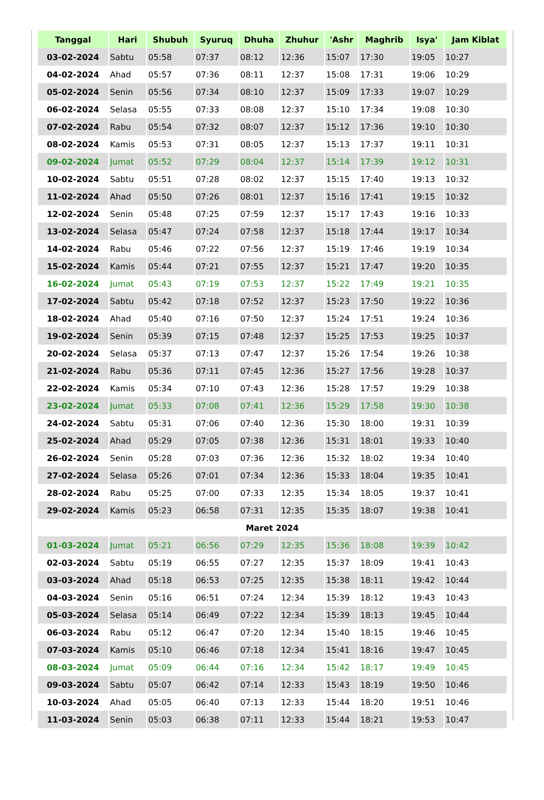| Tanggal | Hari | Shubuh | Syuruq | Dhuha | Zhuhur | 'Ashr | Maghrib | Isya' | Jam Kiblat |
| --- | --- | --- | --- | --- | --- | --- | --- | --- | --- |
| 03-02-2024 | Sabtu | 05:58 | 07:37 | 08:12 | 12:36 | 15:07 | 17:30 | 19:05 | 10:27 |
| 04-02-2024 | Ahad | 05:57 | 07:36 | 08:11 | 12:37 | 15:08 | 17:31 | 19:06 | 10:29 |
| 05-02-2024 | Senin | 05:56 | 07:34 | 08:10 | 12:37 | 15:09 | 17:33 | 19:07 | 10:29 |
| 06-02-2024 | Selasa | 05:55 | 07:33 | 08:08 | 12:37 | 15:10 | 17:34 | 19:08 | 10:30 |
| 07-02-2024 | Rabu | 05:54 | 07:32 | 08:07 | 12:37 | 15:12 | 17:36 | 19:10 | 10:30 |
| 08-02-2024 | Kamis | 05:53 | 07:31 | 08:05 | 12:37 | 15:13 | 17:37 | 19:11 | 10:31 |
| 09-02-2024 | Jumat | 05:52 | 07:29 | 08:04 | 12:37 | 15:14 | 17:39 | 19:12 | 10:31 |
| 10-02-2024 | Sabtu | 05:51 | 07:28 | 08:02 | 12:37 | 15:15 | 17:40 | 19:13 | 10:32 |
| 11-02-2024 | Ahad | 05:50 | 07:26 | 08:01 | 12:37 | 15:16 | 17:41 | 19:15 | 10:32 |
| 12-02-2024 | Senin | 05:48 | 07:25 | 07:59 | 12:37 | 15:17 | 17:43 | 19:16 | 10:33 |
| 13-02-2024 | Selasa | 05:47 | 07:24 | 07:58 | 12:37 | 15:18 | 17:44 | 19:17 | 10:34 |
| 14-02-2024 | Rabu | 05:46 | 07:22 | 07:56 | 12:37 | 15:19 | 17:46 | 19:19 | 10:34 |
| 15-02-2024 | Kamis | 05:44 | 07:21 | 07:55 | 12:37 | 15:21 | 17:47 | 19:20 | 10:35 |
| 16-02-2024 | Jumat | 05:43 | 07:19 | 07:53 | 12:37 | 15:22 | 17:49 | 19:21 | 10:35 |
| 17-02-2024 | Sabtu | 05:42 | 07:18 | 07:52 | 12:37 | 15:23 | 17:50 | 19:22 | 10:36 |
| 18-02-2024 | Ahad | 05:40 | 07:16 | 07:50 | 12:37 | 15:24 | 17:51 | 19:24 | 10:36 |
| 19-02-2024 | Senin | 05:39 | 07:15 | 07:48 | 12:37 | 15:25 | 17:53 | 19:25 | 10:37 |
| 20-02-2024 | Selasa | 05:37 | 07:13 | 07:47 | 12:37 | 15:26 | 17:54 | 19:26 | 10:38 |
| 21-02-2024 | Rabu | 05:36 | 07:11 | 07:45 | 12:36 | 15:27 | 17:56 | 19:28 | 10:37 |
| 22-02-2024 | Kamis | 05:34 | 07:10 | 07:43 | 12:36 | 15:28 | 17:57 | 19:29 | 10:38 |
| 23-02-2024 | Jumat | 05:33 | 07:08 | 07:41 | 12:36 | 15:29 | 17:58 | 19:30 | 10:38 |
| 24-02-2024 | Sabtu | 05:31 | 07:06 | 07:40 | 12:36 | 15:30 | 18:00 | 19:31 | 10:39 |
| 25-02-2024 | Ahad | 05:29 | 07:05 | 07:38 | 12:36 | 15:31 | 18:01 | 19:33 | 10:40 |
| 26-02-2024 | Senin | 05:28 | 07:03 | 07:36 | 12:36 | 15:32 | 18:02 | 19:34 | 10:40 |
| 27-02-2024 | Selasa | 05:26 | 07:01 | 07:34 | 12:36 | 15:33 | 18:04 | 19:35 | 10:41 |
| 28-02-2024 | Rabu | 05:25 | 07:00 | 07:33 | 12:35 | 15:34 | 18:05 | 19:37 | 10:41 |
| 29-02-2024 | Kamis | 05:23 | 06:58 | 07:31 | 12:35 | 15:35 | 18:07 | 19:38 | 10:41 |
| Maret 2024 | | | | | | | | | |
| 01-03-2024 | Jumat | 05:21 | 06:56 | 07:29 | 12:35 | 15:36 | 18:08 | 19:39 | 10:42 |
| 02-03-2024 | Sabtu | 05:19 | 06:55 | 07:27 | 12:35 | 15:37 | 18:09 | 19:41 | 10:43 |
| 03-03-2024 | Ahad | 05:18 | 06:53 | 07:25 | 12:35 | 15:38 | 18:11 | 19:42 | 10:44 |
| 04-03-2024 | Senin | 05:16 | 06:51 | 07:24 | 12:34 | 15:39 | 18:12 | 19:43 | 10:43 |
| 05-03-2024 | Selasa | 05:14 | 06:49 | 07:22 | 12:34 | 15:39 | 18:13 | 19:45 | 10:44 |
| 06-03-2024 | Rabu | 05:12 | 06:47 | 07:20 | 12:34 | 15:40 | 18:15 | 19:46 | 10:45 |
| 07-03-2024 | Kamis | 05:10 | 06:46 | 07:18 | 12:34 | 15:41 | 18:16 | 19:47 | 10:45 |
| 08-03-2024 | Jumat | 05:09 | 06:44 | 07:16 | 12:34 | 15:42 | 18:17 | 19:49 | 10:45 |
| 09-03-2024 | Sabtu | 05:07 | 06:42 | 07:14 | 12:33 | 15:43 | 18:19 | 19:50 | 10:46 |
| 10-03-2024 | Ahad | 05:05 | 06:40 | 07:13 | 12:33 | 15:44 | 18:20 | 19:51 | 10:46 |
| 11-03-2024 | Senin | 05:03 | 06:38 | 07:11 | 12:33 | 15:44 | 18:21 | 19:53 | 10:47 |